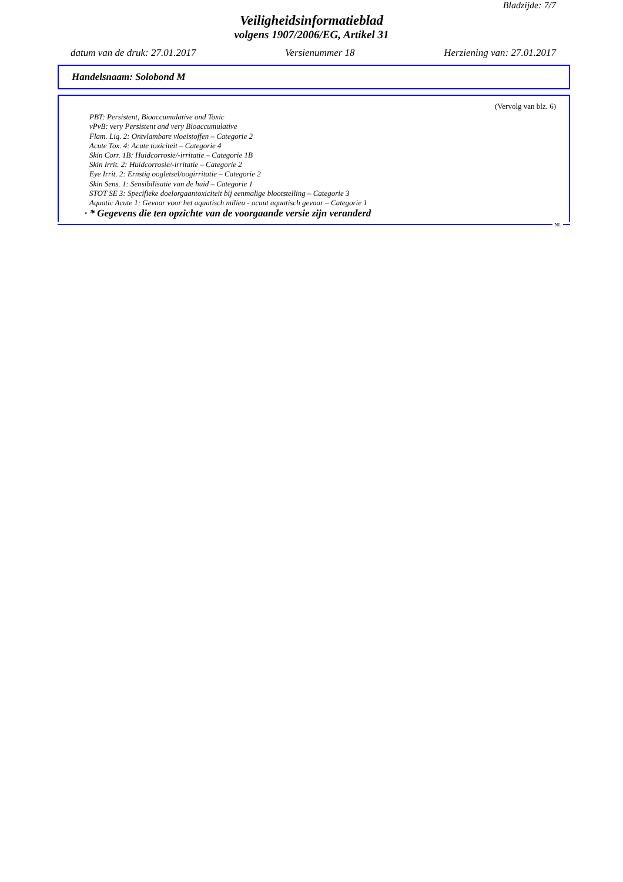Bladzijde: 7/7
Veiligheidsinformatieblad
volgens 1907/2006/EG, Artikel 31
datum van de druk: 27.01.2017 Versienummer 18 Herziening van: 27.01.2017
Handelsnaam: Solobond M
(Vervolg van blz. 6)
PBT: Persistent, Bioaccumulative and Toxic
vPvB: very Persistent and very Bioaccumulative
Flam. Liq. 2: Ontvlambare vloeistoffen – Categorie 2
Acute Tox. 4: Acute toxiciteit – Categorie 4
Skin Corr. 1B: Huidcorrosie/-irritatie – Categorie 1B
Skin Irrit. 2: Huidcorrosie/-irritatie – Categorie 2
Eye Irrit. 2: Ernstig oogletsel/oogirritatie – Categorie 2
Skin Sens. 1: Sensibilisatie van de huid – Categorie 1
STOT SE 3: Specifieke doelorgaantoxiciteit bij eenmalige blootstelling – Categorie 3
Aquatic Acute 1: Gevaar voor het aquatisch milieu - acuut aquatisch gevaar – Categorie 1
· * Gegevens die ten opzichte van de voorgaande versie zijn veranderd
NL